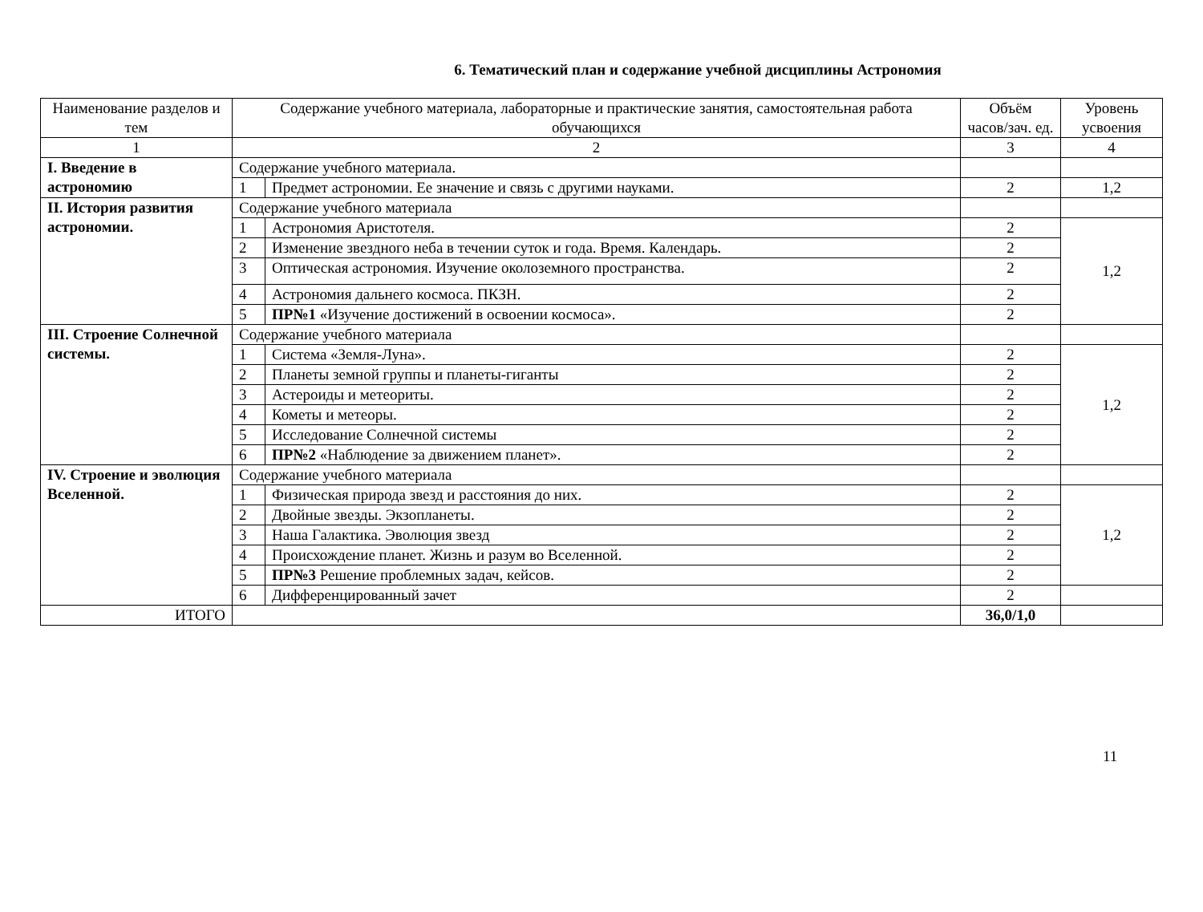6. Тематический план и содержание учебной дисциплины Астрономия
| Наименование разделов и тем | Содержание учебного материала, лабораторные и практические занятия, самостоятельная работа обучающихся | | Объём часов/зач. ед. | Уровень усвоения |
| --- | --- | --- | --- | --- |
| 1 | 2 | | 3 | 4 |
| I. Введение в астрономию | Содержание учебного материала. | | | |
| | 1 | Предмет астрономии. Ее значение и связь с другими науками. | 2 | 1,2 |
| II. История развития астрономии. | Содержание учебного материала | | | |
| | 1 | Астрономия Аристотеля. | 2 | 1,2 |
| | 2 | Изменение звездного неба в течении суток и года. Время. Календарь. | 2 | |
| | 3 | Оптическая астрономия. Изучение околоземного пространства. | 2 | |
| | 4 | Астрономия дальнего космоса. ПКЗН. | 2 | |
| | 5 | ПР№1 «Изучение достижений в освоении космоса». | 2 | |
| III. Строение Солнечной системы. | Содержание учебного материала | | | |
| | 1 | Система «Земля-Луна». | 2 | 1,2 |
| | 2 | Планеты земной группы и планеты-гиганты | 2 | |
| | 3 | Астероиды и метеориты. | 2 | |
| | 4 | Кометы и метеоры. | 2 | |
| | 5 | Исследование Солнечной системы | 2 | |
| | 6 | ПР№2 «Наблюдение за движением планет». | 2 | |
| IV. Строение и эволюция Вселенной. | Содержание учебного материала | | | |
| | 1 | Физическая природа звезд и расстояния до них. | 2 | 1,2 |
| | 2 | Двойные звезды. Экзопланеты. | 2 | |
| | 3 | Наша Галактика. Эволюция звезд | 2 | |
| | 4 | Происхождение планет. Жизнь и разум во Вселенной. | 2 | |
| | 5 | ПР№3 Решение проблемных задач, кейсов. | 2 | |
| | 6 | Дифференцированный зачет | 2 | |
| ИТОГО | | | 36,0/1,0 | |
11